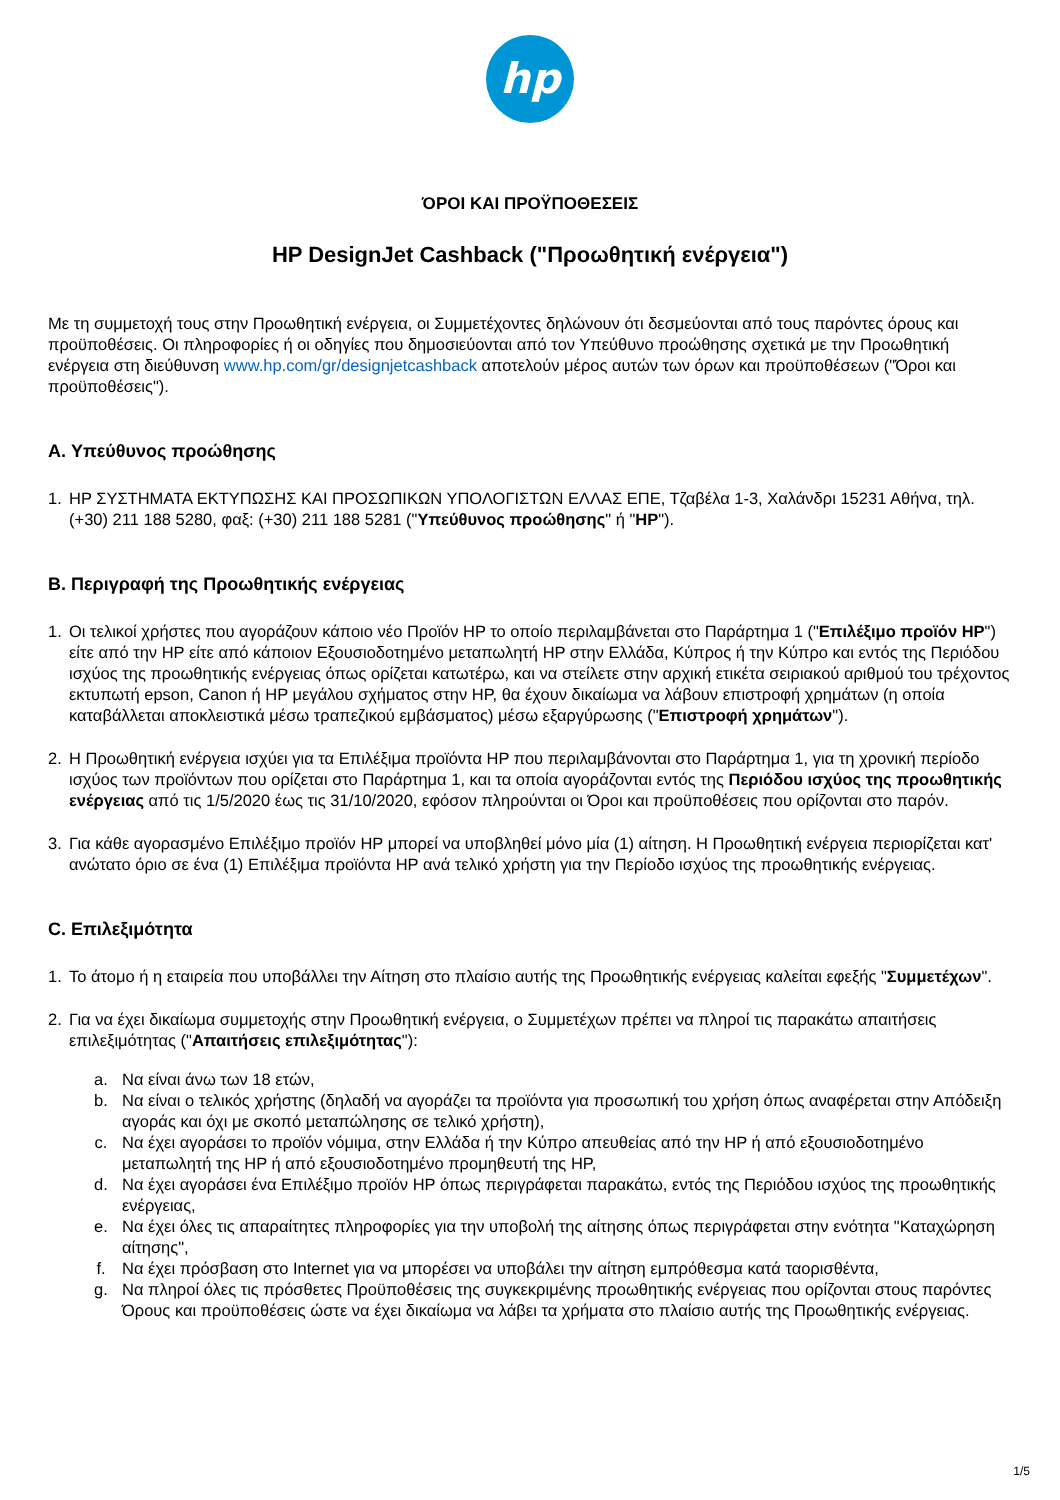hp
ΌΡΟΙ ΚΑΙ ΠΡΟΫΠΟΘΕΣΕΙΣ
HP DesignJet Cashback ("Προωθητική ενέργεια")
Με τη συμμετοχή τους στην Προωθητική ενέργεια, οι Συμμετέχοντες δηλώνουν ότι δεσμεύονται από τους παρόντες όρους και προϋποθέσεις. Οι πληροφορίες ή οι οδηγίες που δημοσιεύονται από τον Υπεύθυνο προώθησης σχετικά με την Προωθητική ενέργεια στη διεύθυνση www.hp.com/gr/designjetcashback αποτελούν μέρος αυτών των όρων και προϋποθέσεων ("Όροι και προϋποθέσεις").
A. Υπεύθυνος προώθησης
1. HP ΣΥΣΤΗΜΑΤΑ ΕΚΤΥΠΩΣΗΣ ΚΑΙ ΠΡΟΣΩΠΙΚΩΝ ΥΠΟΛΟΓΙΣΤΩΝ ΕΛΛΑΣ ΕΠΕ, Τζαβέλα 1-3, Χαλάνδρι 15231 Αθήνα, τηλ. (+30) 211 188 5280, φαξ: (+30) 211 188 5281 ("Υπεύθυνος προώθησης" ή "HP").
B. Περιγραφή της Προωθητικής ενέργειας
1. Οι τελικοί χρήστες που αγοράζουν κάποιο νέο Προϊόν HP το οποίο περιλαμβάνεται στο Παράρτημα 1 ("Επιλέξιμο προϊόν HP") είτε από την HP είτε από κάποιον Εξουσιοδοτημένο μεταπωλητή HP στην Ελλάδα, Κύπρος ή την Κύπρο και εντός της Περιόδου ισχύος της προωθητικής ενέργειας όπως ορίζεται κατωτέρω, και να στείλετε στην αρχική ετικέτα σειριακού αριθμού του τρέχοντος εκτυπωτή epson, Canon ή HP μεγάλου σχήματος στην HP, θα έχουν δικαίωμα να λάβουν επιστροφή χρημάτων (η οποία καταβάλλεται αποκλειστικά μέσω τραπεζικού εμβάσματος) μέσω εξαργύρωσης ("Επιστροφή χρημάτων").
2. Η Προωθητική ενέργεια ισχύει για τα Επιλέξιμα προϊόντα HP που περιλαμβάνονται στο Παράρτημα 1, για τη χρονική περίοδο ισχύος των προϊόντων που ορίζεται στο Παράρτημα 1, και τα οποία αγοράζονται εντός της Περιόδου ισχύος της προωθητικής ενέργειας από τις 1/5/2020 έως τις 31/10/2020, εφόσον πληρούνται οι Όροι και προϋποθέσεις που ορίζονται στο παρόν.
3. Για κάθε αγορασμένο Επιλέξιμο προϊόν HP μπορεί να υποβληθεί μόνο μία (1) αίτηση. Η Προωθητική ενέργεια περιορίζεται κατ' ανώτατο όριο σε ένα (1) Επιλέξιμα προϊόντα HP ανά τελικό χρήστη για την Περίοδο ισχύος της προωθητικής ενέργειας.
C. Επιλεξιμότητα
1. Το άτομο ή η εταιρεία που υποβάλλει την Αίτηση στο πλαίσιο αυτής της Προωθητικής ενέργειας καλείται εφεξής "Συμμετέχων".
2. Για να έχει δικαίωμα συμμετοχής στην Προωθητική ενέργεια, ο Συμμετέχων πρέπει να πληροί τις παρακάτω απαιτήσεις επιλεξιμότητας ("Απαιτήσεις επιλεξιμότητας"):
a. Να είναι άνω των 18 ετών,
b. Να είναι ο τελικός χρήστης (δηλαδή να αγοράζει τα προϊόντα για προσωπική του χρήση όπως αναφέρεται στην Απόδειξη αγοράς και όχι με σκοπό μεταπώλησης σε τελικό χρήστη),
c. Να έχει αγοράσει το προϊόν νόμιμα, στην Ελλάδα ή την Κύπρο απευθείας από την HP ή από εξουσιοδοτημένο μεταπωλητή της HP ή από εξουσιοδοτημένο προμηθευτή της HP,
d. Να έχει αγοράσει ένα Επιλέξιμο προϊόν HP όπως περιγράφεται παρακάτω, εντός της Περιόδου ισχύος της προωθητικής ενέργειας,
e. Να έχει όλες τις απαραίτητες πληροφορίες για την υποβολή της αίτησης όπως περιγράφεται στην ενότητα "Καταχώρηση αίτησης",
f. Να έχει πρόσβαση στο Internet για να μπορέσει να υποβάλει την αίτηση εμπρόθεσμα κατά ταορισθέντα,
g. Να πληροί όλες τις πρόσθετες Προϋποθέσεις της συγκεκριμένης προωθητικής ενέργειας που ορίζονται στους παρόντες Όρους και προϋποθέσεις ώστε να έχει δικαίωμα να λάβει τα χρήματα στο πλαίσιο αυτής της Προωθητικής ενέργειας.
1/5